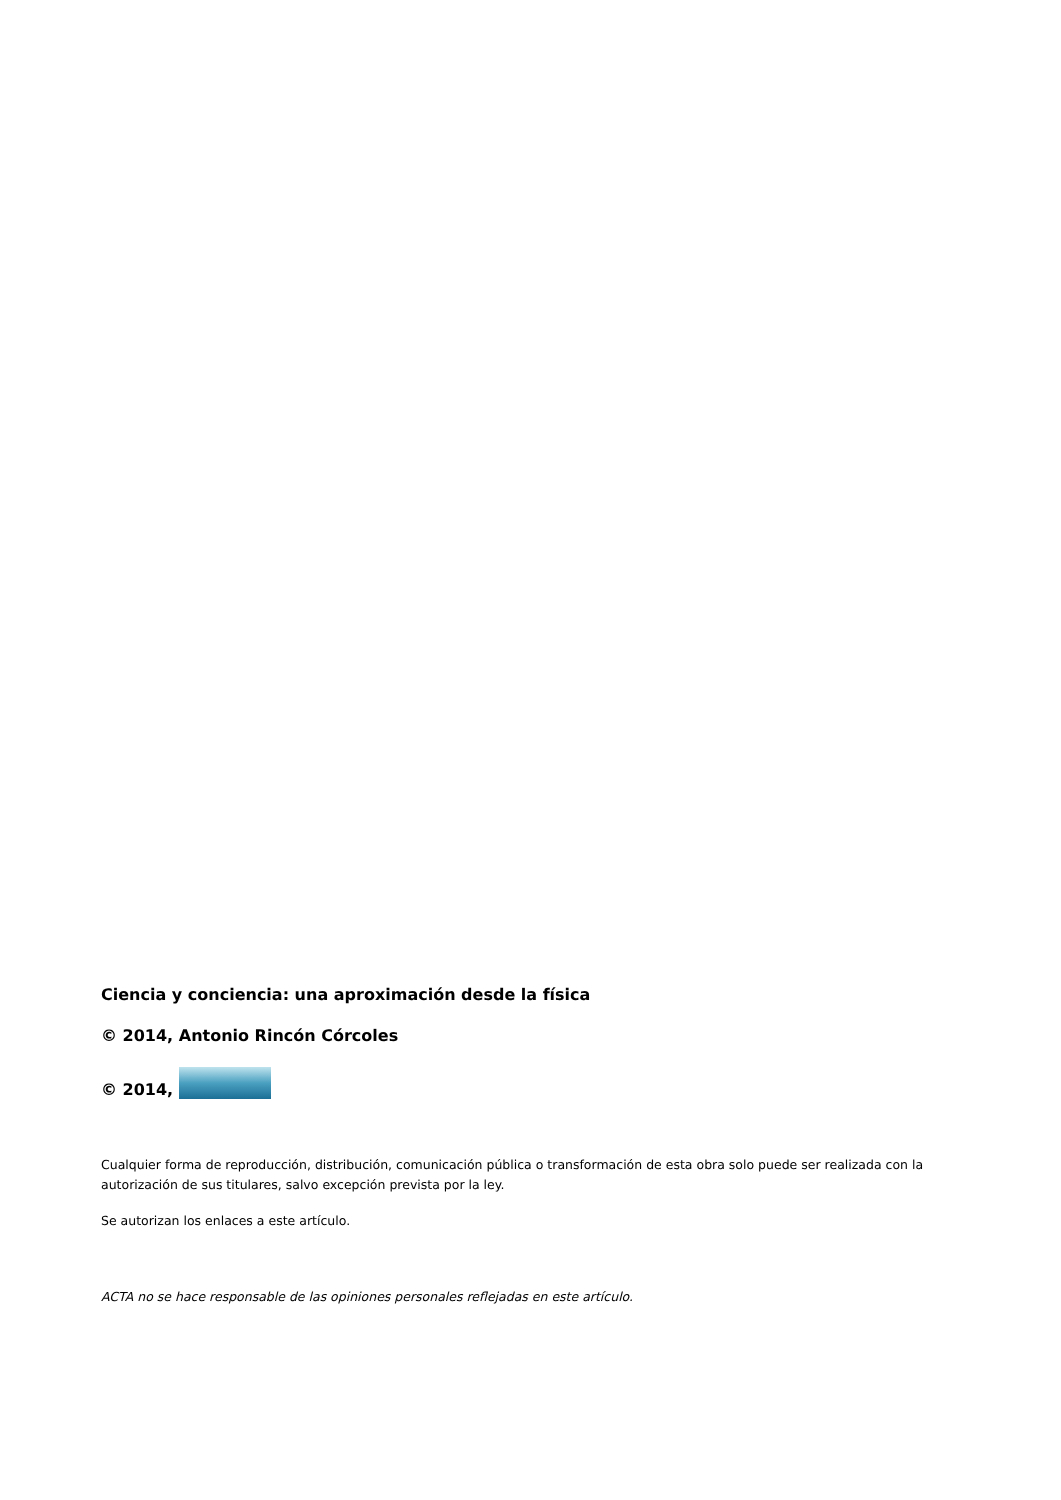Ciencia y conciencia: una aproximación desde la física
© 2014, Antonio Rincón Córcoles
© 2014,
Cualquier forma de reproducción, distribución, comunicación pública o transformación de esta obra solo puede ser realizada con la autorización de sus titulares, salvo excepción prevista por la ley.
Se autorizan los enlaces a este artículo.
ACTA no se hace responsable de las opiniones personales reflejadas en este artículo.